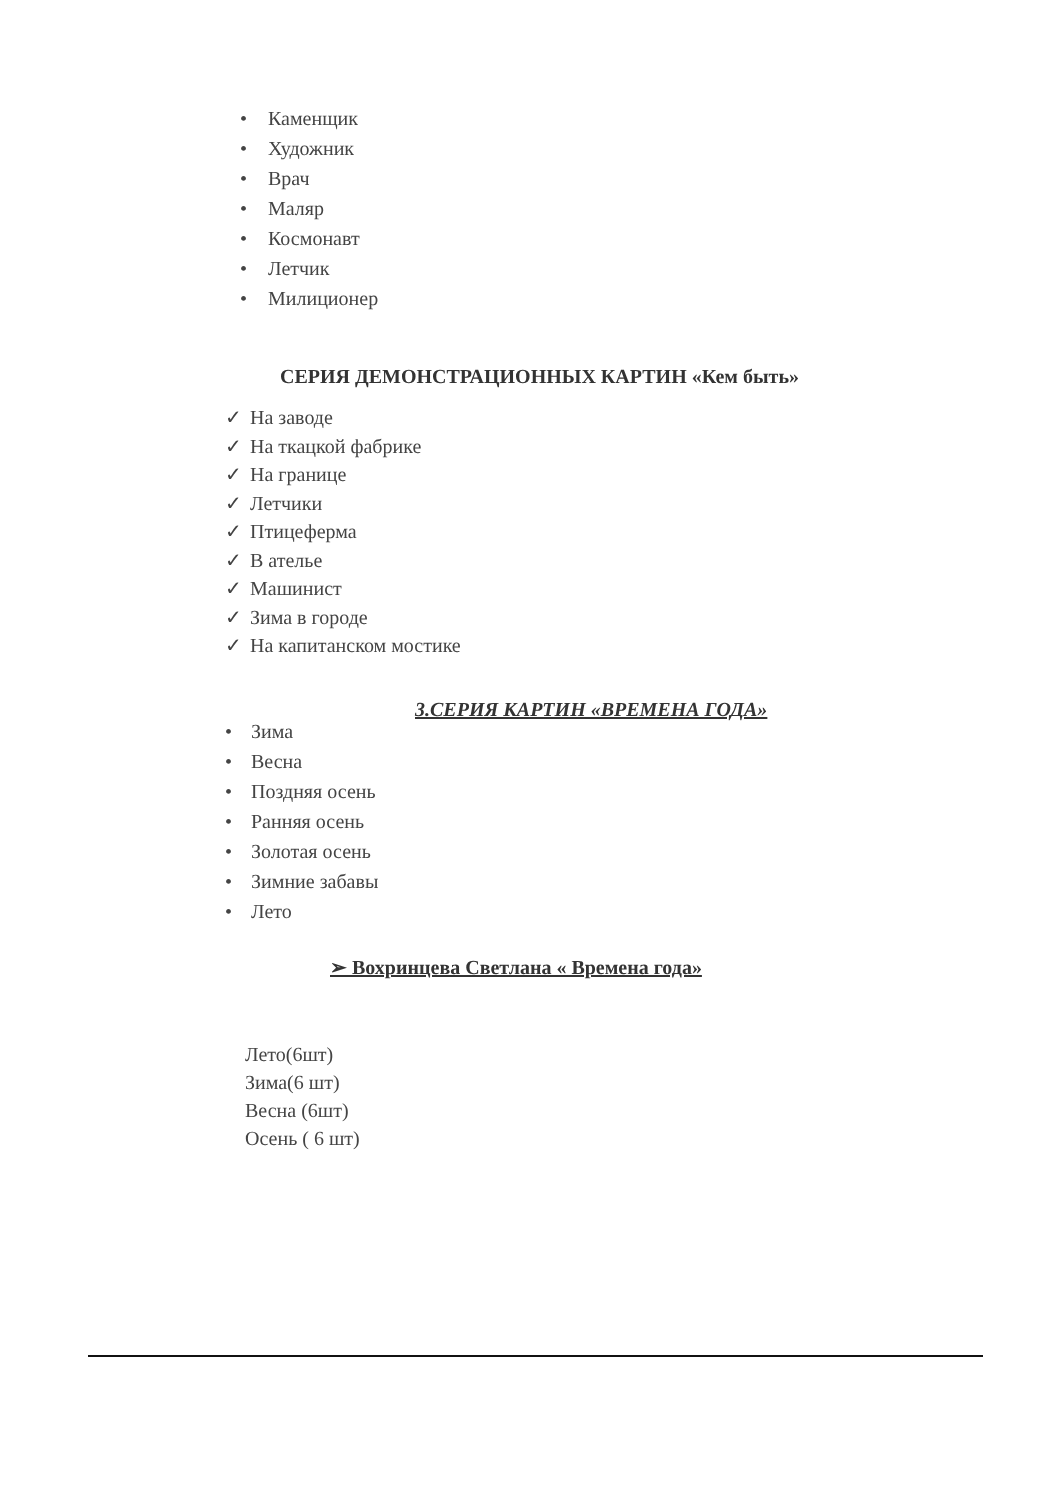• Каменщик
• Художник
• Врач
• Маляр
• Космонавт
• Летчик
• Милиционер
СЕРИЯ ДЕМОНСТРАЦИОННЫХ КАРТИН «Кем быть»
✓ На заводе
✓ На ткацкой фабрике
✓ На границе
✓ Летчики
✓ Птицеферма
✓ В ателье
✓ Машинист
✓ Зима в городе
✓ На капитанском мостике
3.СЕРИЯ КАРТИН «ВРЕМЕНА ГОДА»
• Зима
• Весна
• Поздняя осень
• Ранняя осень
• Золотая осень
• Зимние забавы
• Лето
➢ Вохринцева Светлана « Времена года»
Лето(6шт)
Зима(6 шт)
Весна (6шт)
Осень ( 6 шт)